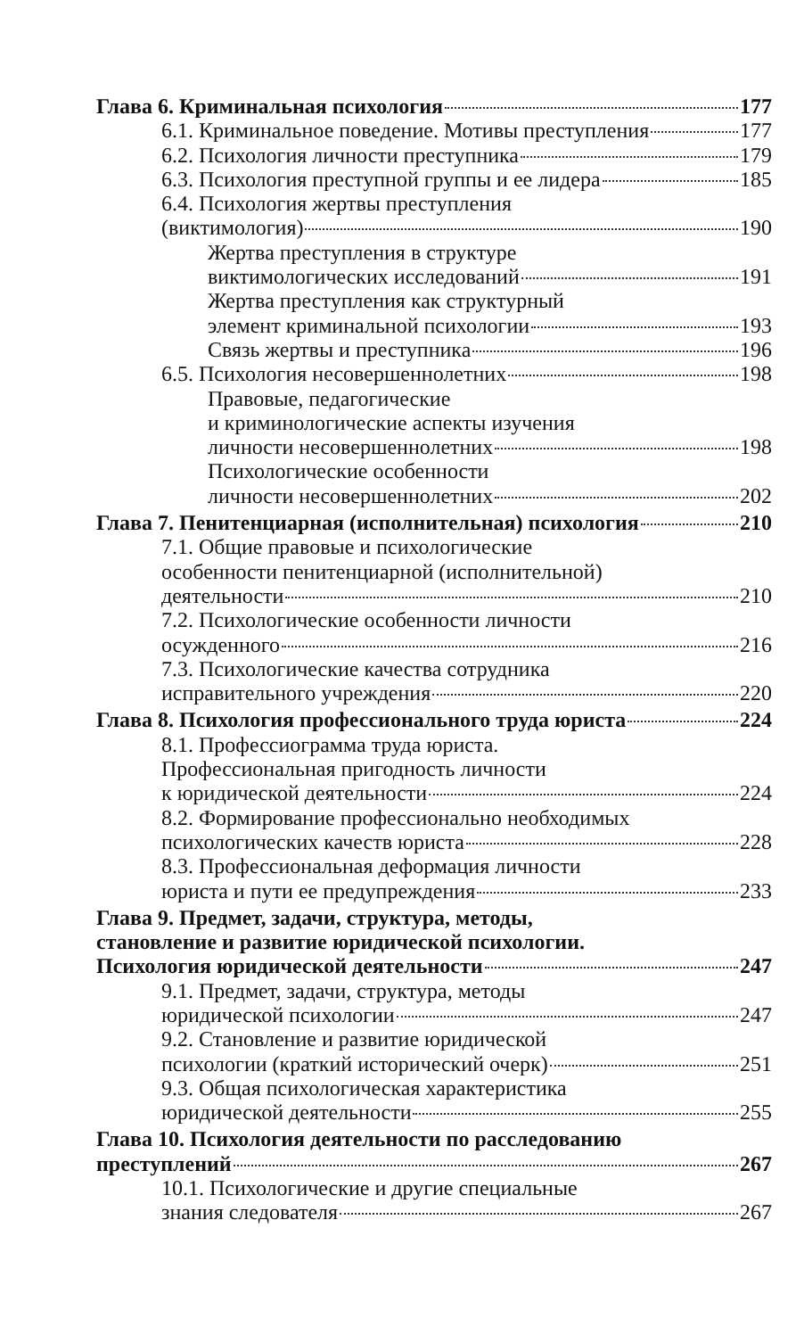Глава 6. Криминальная психология 177
6.1. Криминальное поведение. Мотивы преступления 177
6.2. Психология личности преступника 179
6.3. Психология преступной группы и ее лидера 185
6.4. Психология жертвы преступления
(виктимология) 190
Жертва преступления в структуре
виктимологических исследований 191
Жертва преступления как структурный
элемент криминальной психологии 193
Связь жертвы и преступника 196
6.5. Психология несовершеннолетних 198
Правовые, педагогические
и криминологические аспекты изучения
личности несовершеннолетних 198
Психологические особенности
личности несовершеннолетних 202
Глава 7. Пенитенциарная (исполнительная) психология 210
7.1. Общие правовые и психологические
особенности пенитенциарной (исполнительной)
деятельности 210
7.2. Психологические особенности личности
осужденного 216
7.3. Психологические качества сотрудника
исправительного учреждения 220
Глава 8. Психология профессионального труда юриста 224
8.1. Профессиограмма труда юриста.
Профессиональная пригодность личности
к юридической деятельности 224
8.2. Формирование профессионально необходимых
психологических качеств юриста 228
8.3. Профессиональная деформация личности
юриста и пути ее предупреждения 233
Глава 9. Предмет, задачи, структура, методы,
становление и развитие юридической психологии.
Психология юридической деятельности 247
9.1. Предмет, задачи, структура, методы
юридической психологии 247
9.2. Становление и развитие юридической
психологии (краткий исторический очерк) 251
9.3. Общая психологическая характеристика
юридической деятельности 255
Глава 10. Психология деятельности по расследованию
преступлений 267
10.1. Психологические и другие специальные
знания следователя 267